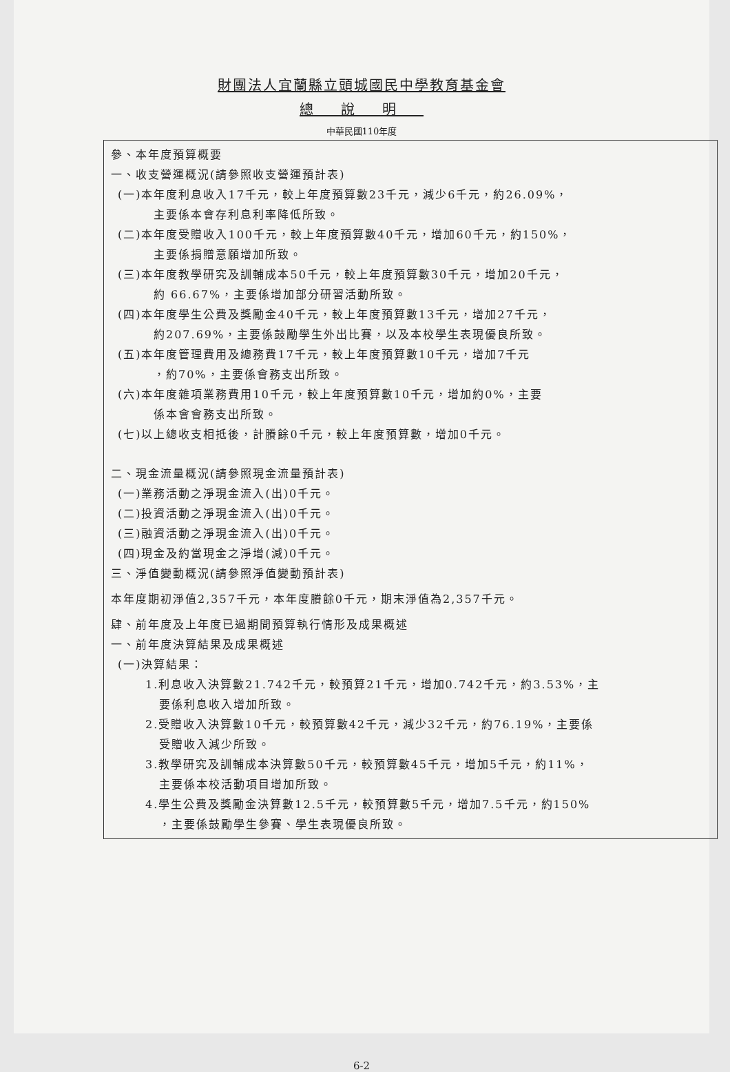財團法人宜蘭縣立頭城國民中學教育基金會
總說明
中華民國110年度
參、本年度預算概要
一、收支營運概況(請參照收支營運預計表)
(一)本年度利息收入17千元，較上年度預算數23千元，減少6千元，約26.09%，
主要係本會存利息利率降低所致。
(二)本年度受贈收入100千元，較上年度預算數40千元，增加60千元，約150%，
主要係捐贈意願增加所致。
(三)本年度教學研究及訓輔成本50千元，較上年度預算數30千元，增加20千元，
約 66.67%，主要係增加部分研習活動所致。
(四)本年度學生公費及獎勵金40千元，較上年度預算數13千元，增加27千元，
約207.69%，主要係鼓勵學生外出比賽，以及本校學生表現優良所致。
(五)本年度管理費用及總務費17千元，較上年度預算數10千元，增加7千元
，約70%，主要係會務支出所致。
(六)本年度雜項業務費用10千元，較上年度預算數10千元，增加約0%，主要
係本會會務支出所致。
(七)以上總收支相抵後，計賸餘0千元，較上年度預算數，增加0千元。
二、現金流量概況(請參照現金流量預計表)
(一)業務活動之淨現金流入(出)0千元。
(二)投資活動之淨現金流入(出)0千元。
(三)融資活動之淨現金流入(出)0千元。
(四)現金及約當現金之淨增(減)0千元。
三、淨值變動概況(請參照淨值變動預計表)
本年度期初淨值2,357千元，本年度賸餘0千元，期末淨值為2,357千元。
肆、前年度及上年度已過期間預算執行情形及成果概述
一、前年度決算結果及成果概述
(一)決算結果：
1.利息收入決算數21.742千元，較預算21千元，增加0.742千元，約3.53%，主
要係利息收入增加所致。
2.受贈收入決算數10千元，較預算數42千元，減少32千元，約76.19%，主要係
受贈收入減少所致。
3.教學研究及訓輔成本決算數50千元，較預算數45千元，增加5千元，約11%，
主要係本校活動項目增加所致。
4.學生公費及獎勵金決算數12.5千元，較預算數5千元，增加7.5千元，約150%
，主要係鼓勵學生參賽、學生表現優良所致。
6-2